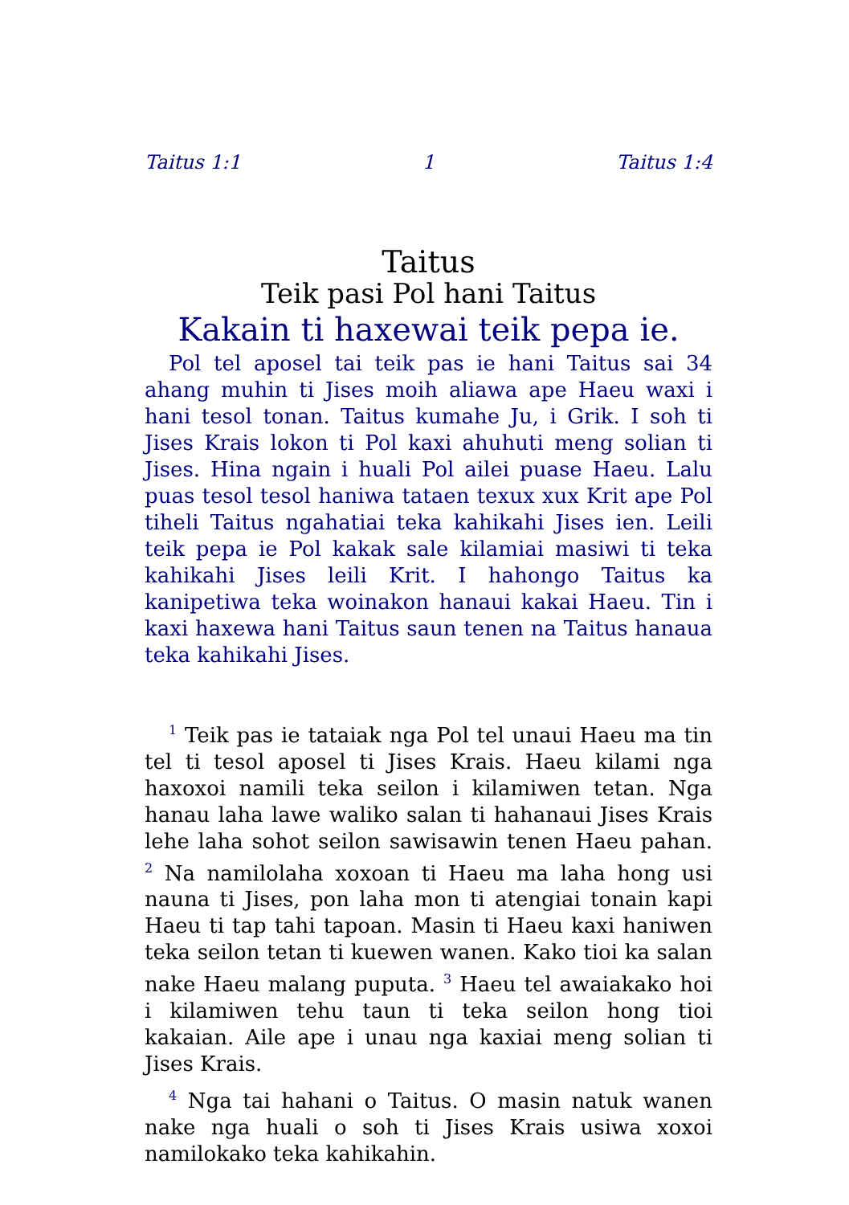Taitus 1:1 1 Taitus 1:4
Taitus
Teik pasi Pol hani Taitus
Kakain ti haxewai teik pepa ie.
Pol tel aposel tai teik pas ie hani Taitus sai 34 ahang muhin ti Jises moih aliawa ape Haeu waxi i hani tesol tonan. Taitus kumahe Ju, i Grik. I soh ti Jises Krais lokon ti Pol kaxi ahuhuti meng solian ti Jises. Hina ngain i huali Pol ailei puase Haeu. Lalu puas tesol tesol haniwa tataen texux xux Krit ape Pol tiheli Taitus ngahatiai teka kahikahi Jises ien. Leili teik pepa ie Pol kakak sale kilamiai masiwi ti teka kahikahi Jises leili Krit. I hahongo Taitus ka kanipetiwa teka woinakon hanaui kakai Haeu. Tin i kaxi haxewa hani Taitus saun tenen na Taitus hanaua teka kahikahi Jises.
<sup>1</sup> Teik pas ie tataiak nga Pol tel unaui Haeu ma tin tel ti tesol aposel ti Jises Krais. Haeu kilami nga haxoxoi namili teka seilon i kilamiwen tetan. Nga hanau laha lawe waliko salan ti hahanaui Jises Krais lehe laha sohot seilon sawisawin tenen Haeu pahan. <sup>2</sup> Na namilolaha xoxoan ti Haeu ma laha hong usi nauna ti Jises, pon laha mon ti atengiai tonain kapi Haeu ti tap tahi tapoan. Masin ti Haeu kaxi haniwen teka seilon tetan ti kuewen wanen. Kako tioi ka salan nake Haeu malang puputa. <sup>3</sup> Haeu tel awaiakako hoi i kilamiwen tehu taun ti teka seilon hong tioi kakaian. Aile ape i unau nga kaxiai meng solian ti Jises Krais.
<sup>4</sup> Nga tai hahani o Taitus. O masin natuk wanen nake nga huali o soh ti Jises Krais usiwa xoxoi namilokako teka kahikahin.